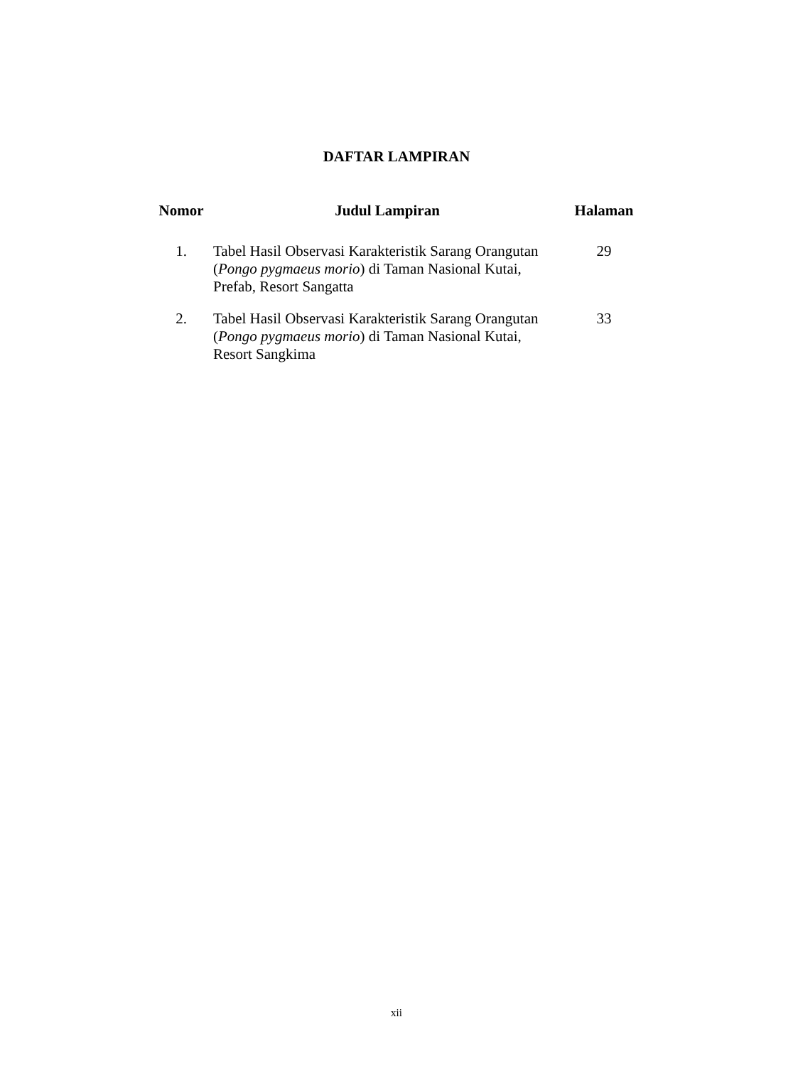DAFTAR LAMPIRAN
| Nomor | Judul Lampiran | Halaman |
| --- | --- | --- |
| 1. | Tabel Hasil Observasi Karakteristik Sarang Orangutan ( Pongo pygmaeus morio ) di Taman Nasional Kutai, Prefab, Resort Sangatta | 29 |
| 2. | Tabel Hasil Observasi Karakteristik Sarang Orangutan ( Pongo pygmaeus morio ) di Taman Nasional Kutai, Resort Sangkima | 33 |
xii